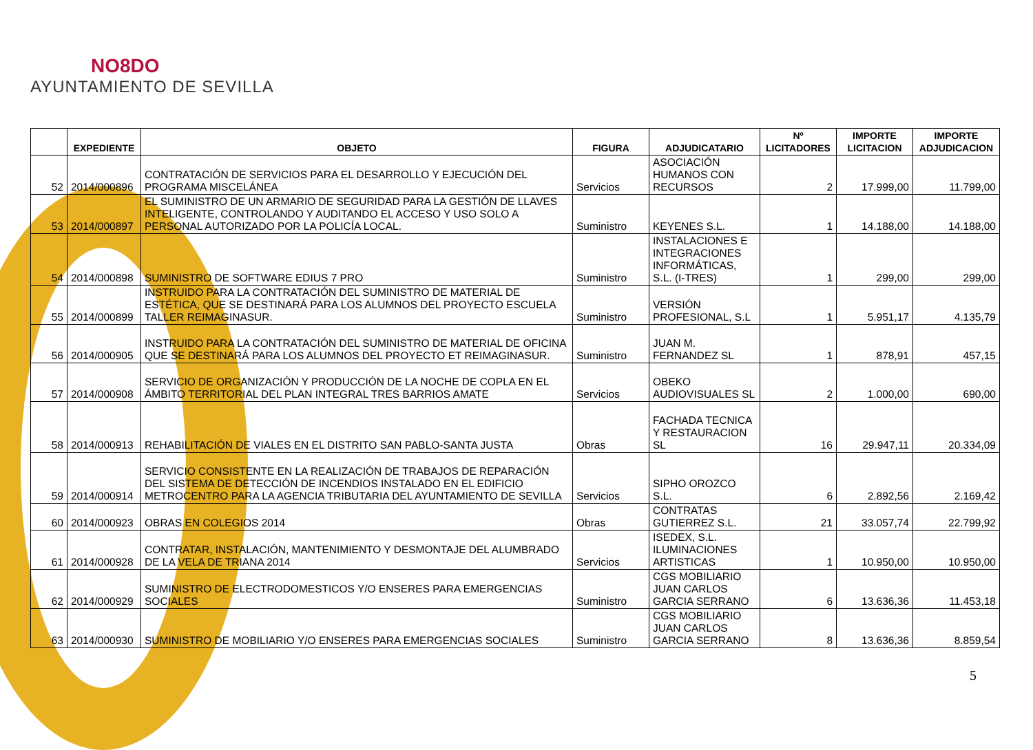NO8DO
AYUNTAMIENTO DE SEVILLA
| | EXPEDIENTE | OBJETO | FIGURA | ADJUDICATARIO | Nº LICITADORES | IMPORTE LICITACION | IMPORTE ADJUDICACION |
| --- | --- | --- | --- | --- | --- | --- | --- |
| 52 | 2014/000896 | CONTRATACIÓN DE SERVICIOS PARA EL DESARROLLO Y EJECUCIÓN DEL PROGRAMA MISCELÁNEA | Servicios | ASOCIACIÓN HUMANOS CON RECURSOS | 2 | 17.999,00 | 11.799,00 |
| 53 | 2014/000897 | EL SUMINISTRO DE UN ARMARIO DE SEGURIDAD PARA LA GESTIÓN DE LLAVES INTELIGENTE, CONTROLANDO Y AUDITANDO EL ACCESO Y USO SOLO A PERSONAL AUTORIZADO POR LA POLICÍA LOCAL. | Suministro | KEYENES S.L. | 1 | 14.188,00 | 14.188,00 |
| 54 | 2014/000898 | SUMINISTRO DE SOFTWARE EDIUS 7 PRO | Suministro | INSTALACIONES E INTEGRACIONES INFORMÁTICAS, S.L. (I-TRES) | 1 | 299,00 | 299,00 |
| 55 | 2014/000899 | INSTRUIDO PARA LA CONTRATACIÓN DEL SUMINISTRO DE MATERIAL DE ESTÉTICA, QUE SE DESTINARÁ PARA LOS ALUMNOS DEL PROYECTO ESCUELA TALLER REIMAGINASUR. | Suministro | VERSIÓN PROFESIONAL, S.L | 1 | 5.951,17 | 4.135,79 |
| 56 | 2014/000905 | INSTRUIDO PARA LA CONTRATACIÓN DEL SUMINISTRO DE MATERIAL DE OFICINA QUE SE DESTINARÁ PARA LOS ALUMNOS DEL PROYECTO ET REIMAGINASUR. | Suministro | JUAN M. FERNANDEZ SL | 1 | 878,91 | 457,15 |
| 57 | 2014/000908 | SERVICIO DE ORGANIZACIÓN Y PRODUCCIÓN DE LA NOCHE DE COPLA EN EL ÁMBITO TERRITORIAL DEL PLAN INTEGRAL TRES BARRIOS AMATE | Servicios | OBEKO AUDIOVISUALES SL | 2 | 1.000,00 | 690,00 |
| 58 | 2014/000913 | REHABILITACIÓN DE VIALES EN EL DISTRITO SAN PABLO-SANTA JUSTA | Obras | FACHADA TECNICA Y RESTAURACION SL | 16 | 29.947,11 | 20.334,09 |
| 59 | 2014/000914 | SERVICIO CONSISTENTE EN LA REALIZACIÓN DE TRABAJOS DE REPARACIÓN DEL SISTEMA DE DETECCIÓN DE INCENDIOS INSTALADO EN EL EDIFICIO METROCENTRO PARA LA AGENCIA TRIBUTARIA DEL AYUNTAMIENTO DE SEVILLA | Servicios | SIPHO OROZCO S.L. | 6 | 2.892,56 | 2.169,42 |
| 60 | 2014/000923 | OBRAS EN COLEGIOS 2014 | Obras | CONTRATAS GUTIERREZ S.L. | 21 | 33.057,74 | 22.799,92 |
| 61 | 2014/000928 | CONTRATAR, INSTALACIÓN, MANTENIMIENTO Y DESMONTAJE DEL ALUMBRADO DE LA VELA DE TRIANA 2014 | Servicios | ISEDEX, S.L. ILUMINACIONES ARTISTICAS | 1 | 10.950,00 | 10.950,00 |
| 62 | 2014/000929 | SUMINISTRO DE ELECTRODOMESTICOS Y/O ENSERES PARA EMERGENCIAS SOCIALES | Suministro | CGS MOBILIARIO JUAN CARLOS GARCIA SERRANO | 6 | 13.636,36 | 11.453,18 |
| 63 | 2014/000930 | SUMINISTRO DE MOBILIARIO Y/O ENSERES PARA EMERGENCIAS SOCIALES | Suministro | CGS MOBILIARIO JUAN CARLOS GARCIA SERRANO | 8 | 13.636,36 | 8.859,54 |
5